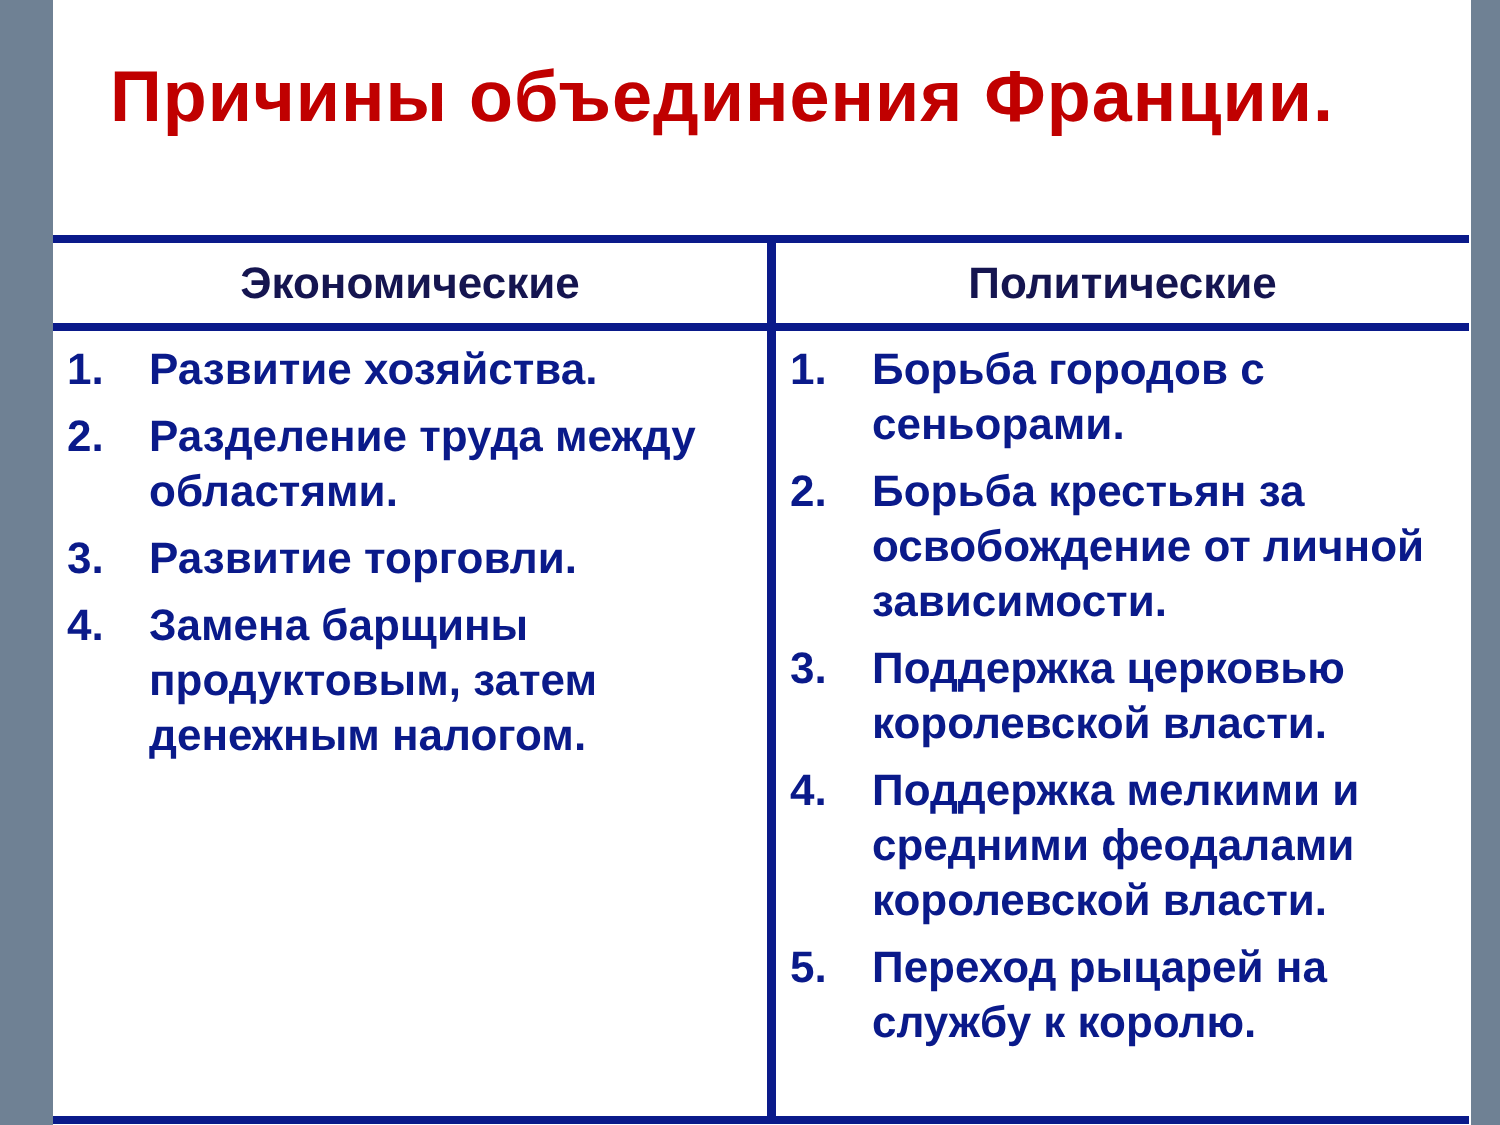Причины объединения Франции.
| Экономические | Политические |
| --- | --- |
| 1. Развитие хозяйства. 2. Разделение труда между областями. 3. Развитие торговли. 4. Замена барщины продуктовым, затем денежным налогом. | 1. Борьба городов с сеньорами. 2. Борьба крестьян за освобождение от личной зависимости. 3. Поддержка церковью королевской власти. 4. Поддержка мелкими и средними феодалами королевской власти. 5. Переход рыцарей на службу к королю. |